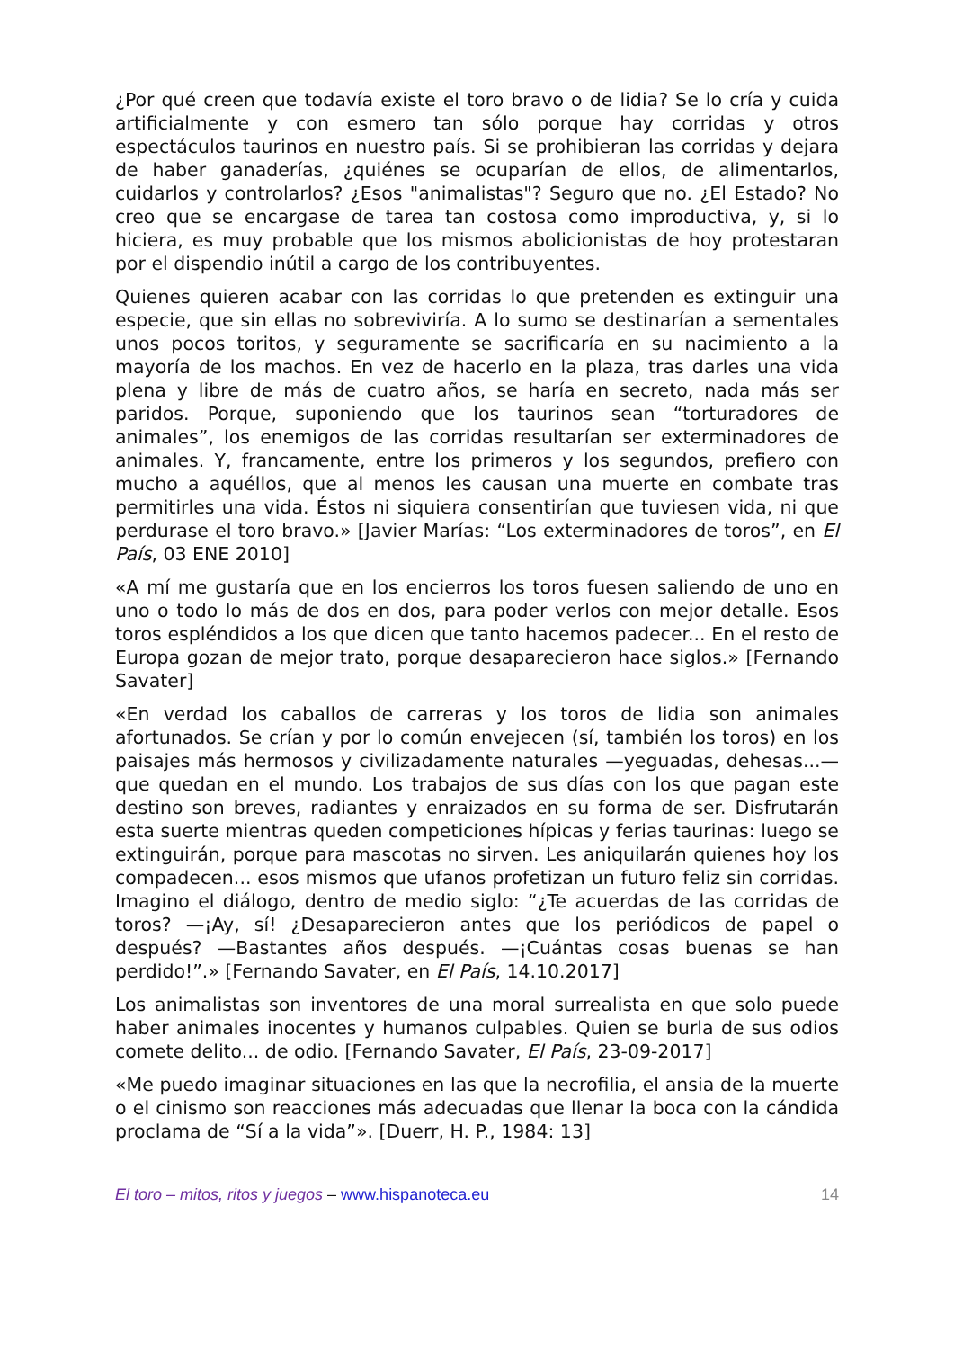¿Por qué creen que todavía existe el toro bravo o de lidia? Se lo cría y cuida artificialmente y con esmero tan sólo porque hay corridas y otros espectáculos taurinos en nuestro país. Si se prohibieran las corridas y dejara de haber ganaderías, ¿quiénes se ocuparían de ellos, de alimentarlos, cuidarlos y controlarlos? ¿Esos "animalistas"? Seguro que no. ¿El Estado? No creo que se encargase de tarea tan costosa como improductiva, y, si lo hiciera, es muy probable que los mismos abolicionistas de hoy protestaran por el dispendio inútil a cargo de los contribuyentes.
Quienes quieren acabar con las corridas lo que pretenden es extinguir una especie, que sin ellas no sobreviviría. A lo sumo se destinarían a sementales unos pocos toritos, y seguramente se sacrificaría en su nacimiento a la mayoría de los machos. En vez de hacerlo en la plaza, tras darles una vida plena y libre de más de cuatro años, se haría en secreto, nada más ser paridos. Porque, suponiendo que los taurinos sean “torturadores de animales”, los enemigos de las corridas resultarían ser exterminadores de animales. Y, francamente, entre los primeros y los segundos, prefiero con mucho a aquéllos, que al menos les causan una muerte en combate tras permitirles una vida. Éstos ni siquiera consentirían que tuviesen vida, ni que perdurase el toro bravo.» [Javier Marías: “Los exterminadores de toros”, en El País, 03 ENE 2010]
«A mí me gustaría que en los encierros los toros fuesen saliendo de uno en uno o todo lo más de dos en dos, para poder verlos con mejor detalle. Esos toros espléndidos a los que dicen que tanto hacemos padecer... En el resto de Europa gozan de mejor trato, porque desaparecieron hace siglos.» [Fernando Savater]
«En verdad los caballos de carreras y los toros de lidia son animales afortunados. Se crían y por lo común envejecen (sí, también los toros) en los paisajes más hermosos y civilizadamente naturales —yeguadas, dehesas...— que quedan en el mundo. Los trabajos de sus días con los que pagan este destino son breves, radiantes y enraizados en su forma de ser. Disfrutarán esta suerte mientras queden competiciones hípicas y ferias taurinas: luego se extinguirán, porque para mascotas no sirven. Les aniquilarán quienes hoy los compadecen... esos mismos que ufanos profetizan un futuro feliz sin corridas. Imagino el diálogo, dentro de medio siglo: “¿Te acuerdas de las corridas de toros? —¡Ay, sí! ¿Desaparecieron antes que los periódicos de papel o después? —Bastantes años después. —¡Cuántas cosas buenas se han perdido!”.» [Fernando Savater, en El País, 14.10.2017]
Los animalistas son inventores de una moral surrealista en que solo puede haber animales inocentes y humanos culpables. Quien se burla de sus odios comete delito... de odio. [Fernando Savater, El País, 23-09-2017]
«Me puedo imaginar situaciones en las que la necrofilia, el ansia de la muerte o el cinismo son reacciones más adecuadas que llenar la boca con la cándida proclama de “Sí a la vida”». [Duerr, H. P., 1984: 13]
El toro – mitos, ritos y juegos – www.hispanoteca.eu 14